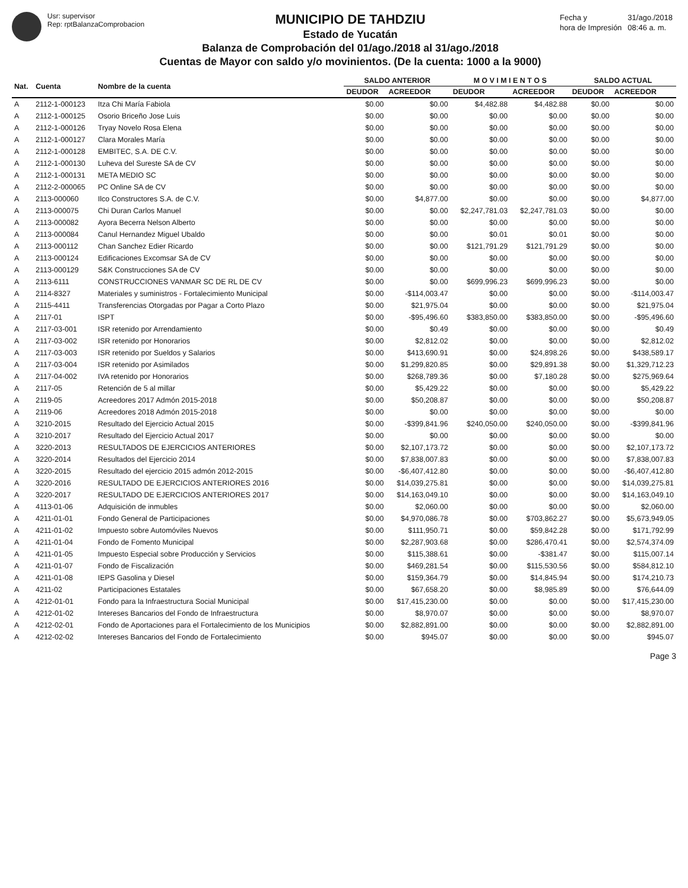Usr: supervisor
Rep: rptBalanzaComprobacion
MUNICIPIO DE TAHDZIU
Estado de Yucatán
Balanza de Comprobación del 01/ago./2018 al 31/ago./2018
Cuentas de Mayor con saldo y/o movinientos. (De la cuenta: 1000 a la 9000)
| Fecha y | 31/ago./2018 |
| hora de Impresión | 08:46 a. m. |
| Nat. | Cuenta | Nombre de la cuenta | SALDO ANTERIOR | | M O V I M I E N T O S | | SALDO ACTUAL | |
| --- | --- | --- | --- | --- | --- | --- | --- | --- |
| | | | DEUDOR | ACREEDOR | DEUDOR | ACREEDOR | DEUDOR | ACREEDOR |
| A | 2112-1-000123 | Itza Chi María Fabiola | $0.00 | $0.00 | $4,482.88 | $4,482.88 | $0.00 | $0.00 |
| A | 2112-1-000125 | Osorio Briceño Jose Luis | $0.00 | $0.00 | $0.00 | $0.00 | $0.00 | $0.00 |
| A | 2112-1-000126 | Tryay Novelo Rosa Elena | $0.00 | $0.00 | $0.00 | $0.00 | $0.00 | $0.00 |
| A | 2112-1-000127 | Clara Morales María | $0.00 | $0.00 | $0.00 | $0.00 | $0.00 | $0.00 |
| A | 2112-1-000128 | EMBITEC, S.A. DE C.V. | $0.00 | $0.00 | $0.00 | $0.00 | $0.00 | $0.00 |
| A | 2112-1-000130 | Luheva del Sureste SA de CV | $0.00 | $0.00 | $0.00 | $0.00 | $0.00 | $0.00 |
| A | 2112-1-000131 | META MEDIO SC | $0.00 | $0.00 | $0.00 | $0.00 | $0.00 | $0.00 |
| A | 2112-2-000065 | PC Online SA de CV | $0.00 | $0.00 | $0.00 | $0.00 | $0.00 | $0.00 |
| A | 2113-000060 | Ilco Constructores S.A. de C.V. | $0.00 | $4,877.00 | $0.00 | $0.00 | $0.00 | $4,877.00 |
| A | 2113-000075 | Chi Duran Carlos Manuel | $0.00 | $0.00 | $2,247,781.03 | $2,247,781.03 | $0.00 | $0.00 |
| A | 2113-000082 | Ayora Becerra Nelson Alberto | $0.00 | $0.00 | $0.00 | $0.00 | $0.00 | $0.00 |
| A | 2113-000084 | Canul Hernandez Miguel Ubaldo | $0.00 | $0.00 | $0.01 | $0.01 | $0.00 | $0.00 |
| A | 2113-000112 | Chan Sanchez Edier Ricardo | $0.00 | $0.00 | $121,791.29 | $121,791.29 | $0.00 | $0.00 |
| A | 2113-000124 | Edificaciones Excomsar SA de CV | $0.00 | $0.00 | $0.00 | $0.00 | $0.00 | $0.00 |
| A | 2113-000129 | S&K Construcciones SA de CV | $0.00 | $0.00 | $0.00 | $0.00 | $0.00 | $0.00 |
| A | 2113-6111 | CONSTRUCCIONES VANMAR SC DE RL DE CV | $0.00 | $0.00 | $699,996.23 | $699,996.23 | $0.00 | $0.00 |
| A | 2114-8327 | Materiales y suministros - Fortalecimiento Municipal | $0.00 | -$114,003.47 | $0.00 | $0.00 | $0.00 | -$114,003.47 |
| A | 2115-4411 | Transferencias Otorgadas por Pagar a Corto Plazo | $0.00 | $21,975.04 | $0.00 | $0.00 | $0.00 | $21,975.04 |
| A | 2117-01 | ISPT | $0.00 | -$95,496.60 | $383,850.00 | $383,850.00 | $0.00 | -$95,496.60 |
| A | 2117-03-001 | ISR retenido por Arrendamiento | $0.00 | $0.49 | $0.00 | $0.00 | $0.00 | $0.49 |
| A | 2117-03-002 | ISR retenido por Honorarios | $0.00 | $2,812.02 | $0.00 | $0.00 | $0.00 | $2,812.02 |
| A | 2117-03-003 | ISR retenido por Sueldos y Salarios | $0.00 | $413,690.91 | $0.00 | $24,898.26 | $0.00 | $438,589.17 |
| A | 2117-03-004 | ISR retenido por Asimilados | $0.00 | $1,299,820.85 | $0.00 | $29,891.38 | $0.00 | $1,329,712.23 |
| A | 2117-04-002 | IVA retenido por Honorarios | $0.00 | $268,789.36 | $0.00 | $7,180.28 | $0.00 | $275,969.64 |
| A | 2117-05 | Retención de 5 al millar | $0.00 | $5,429.22 | $0.00 | $0.00 | $0.00 | $5,429.22 |
| A | 2119-05 | Acreedores 2017 Admón 2015-2018 | $0.00 | $50,208.87 | $0.00 | $0.00 | $0.00 | $50,208.87 |
| A | 2119-06 | Acreedores 2018 Admón 2015-2018 | $0.00 | $0.00 | $0.00 | $0.00 | $0.00 | $0.00 |
| A | 3210-2015 | Resultado del Ejercicio Actual 2015 | $0.00 | -$399,841.96 | $240,050.00 | $240,050.00 | $0.00 | -$399,841.96 |
| A | 3210-2017 | Resultado del Ejercicio Actual 2017 | $0.00 | $0.00 | $0.00 | $0.00 | $0.00 | $0.00 |
| A | 3220-2013 | RESULTADOS DE EJERCICIOS ANTERIORES | $0.00 | $2,107,173.72 | $0.00 | $0.00 | $0.00 | $2,107,173.72 |
| A | 3220-2014 | Resultados del Ejercicio 2014 | $0.00 | $7,838,007.83 | $0.00 | $0.00 | $0.00 | $7,838,007.83 |
| A | 3220-2015 | Resultado del ejercicio 2015 admón 2012-2015 | $0.00 | -$6,407,412.80 | $0.00 | $0.00 | $0.00 | -$6,407,412.80 |
| A | 3220-2016 | RESULTADO DE EJERCICIOS ANTERIORES 2016 | $0.00 | $14,039,275.81 | $0.00 | $0.00 | $0.00 | $14,039,275.81 |
| A | 3220-2017 | RESULTADO DE EJERCICIOS ANTERIORES 2017 | $0.00 | $14,163,049.10 | $0.00 | $0.00 | $0.00 | $14,163,049.10 |
| A | 4113-01-06 | Adquisición de inmubles | $0.00 | $2,060.00 | $0.00 | $0.00 | $0.00 | $2,060.00 |
| A | 4211-01-01 | Fondo General de Participaciones | $0.00 | $4,970,086.78 | $0.00 | $703,862.27 | $0.00 | $5,673,949.05 |
| A | 4211-01-02 | Impuesto sobre Automóviles Nuevos | $0.00 | $111,950.71 | $0.00 | $59,842.28 | $0.00 | $171,792.99 |
| A | 4211-01-04 | Fondo de Fomento Municipal | $0.00 | $2,287,903.68 | $0.00 | $286,470.41 | $0.00 | $2,574,374.09 |
| A | 4211-01-05 | Impuesto Especial sobre Producción y Servicios | $0.00 | $115,388.61 | $0.00 | -$381.47 | $0.00 | $115,007.14 |
| A | 4211-01-07 | Fondo de Fiscalización | $0.00 | $469,281.54 | $0.00 | $115,530.56 | $0.00 | $584,812.10 |
| A | 4211-01-08 | IEPS Gasolina y Diesel | $0.00 | $159,364.79 | $0.00 | $14,845.94 | $0.00 | $174,210.73 |
| A | 4211-02 | Participaciones Estatales | $0.00 | $67,658.20 | $0.00 | $8,985.89 | $0.00 | $76,644.09 |
| A | 4212-01-01 | Fondo para la Infraestructura Social Municipal | $0.00 | $17,415,230.00 | $0.00 | $0.00 | $0.00 | $17,415,230.00 |
| A | 4212-01-02 | Intereses Bancarios del Fondo de Infraestructura | $0.00 | $8,970.07 | $0.00 | $0.00 | $0.00 | $8,970.07 |
| A | 4212-02-01 | Fondo de Aportaciones para el Fortalecimiento de los Municipios | $0.00 | $2,882,891.00 | $0.00 | $0.00 | $0.00 | $2,882,891.00 |
| A | 4212-02-02 | Intereses Bancarios del Fondo de Fortalecimiento | $0.00 | $945.07 | $0.00 | $0.00 | $0.00 | $945.07 |
Page 3